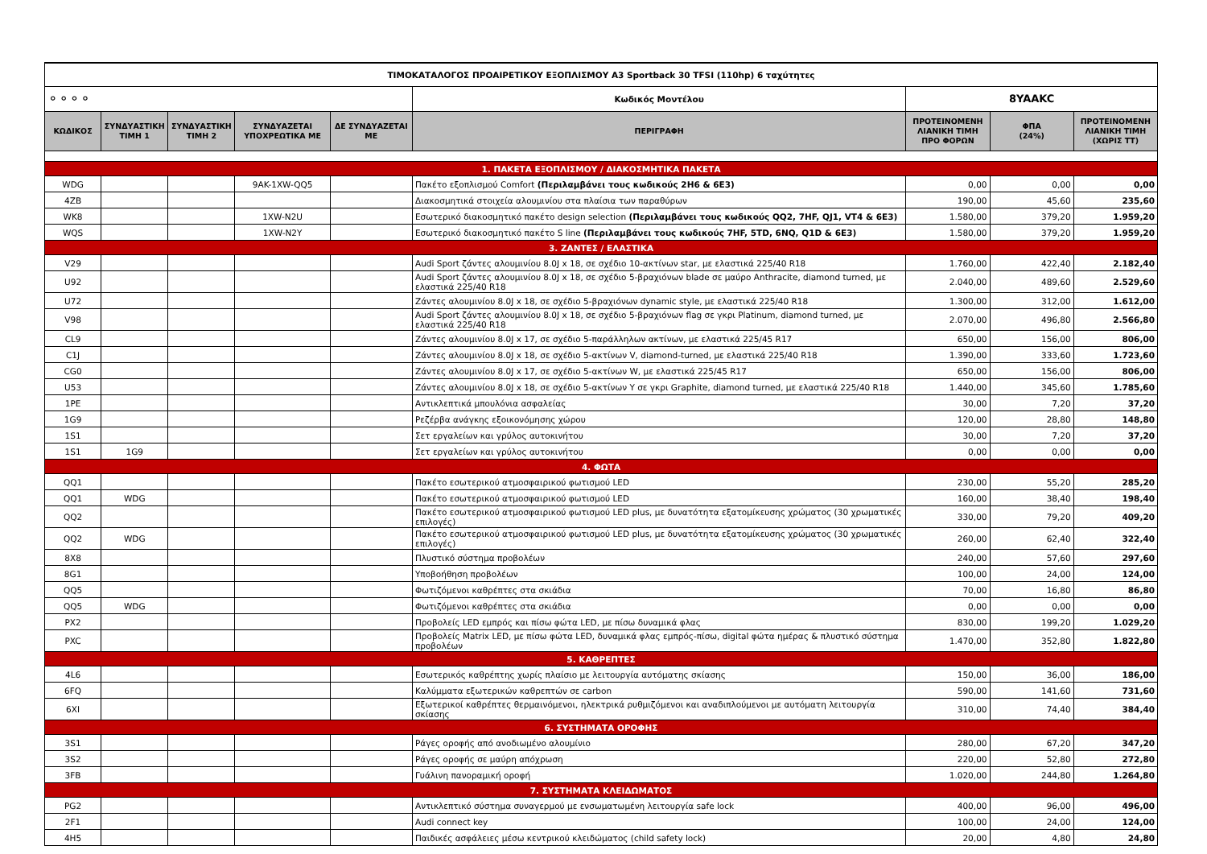| ΤΙΜΟΚΑΤΑΛΟΓΟΣ ΠΡΟΑΙΡΕΤΙΚΟΥ ΕΞΟΠΛΙΣΜΟΥ A3 Sportback 30 TFSI (110hp) 6 ταχύτητες | | | | | | | | |
| ⚬⚬⚬⚬ | | | | | Κωδικός Μοντέλου | 8YAAKC | | |
| ΚΩΔΙΚΟΣ | ΣΥΝΔΥΑΣΤΙΚΗ ΤΙΜΗ 1 | ΣΥΝΔΥΑΣΤΙΚΗ ΤΙΜΗ 2 | ΣΥΝΔΥΑΖΕΤΑΙ ΥΠΟΧΡΕΩΤΙΚΑ ΜΕ | ΔΕ ΣΥΝΔΥΑΖΕΤΑΙ ΜΕ | ΠΕΡΙΓΡΑΦΗ | ΠΡΟΤΕΙΝΟΜΕΝΗ ΛΙΑΝΙΚΗ ΤΙΜΗ ΠΡΟ ΦΟΡΩΝ | ΦΠΑ (24%) | ΠΡΟΤΕΙΝΟΜΕΝΗ ΛΙΑΝΙΚΗ ΤΙΜΗ (ΧΩΡΙΣ ΤΤ) |
| 1. ΠΑΚΕΤΑ ΕΞΟΠΛΙΣΜΟΥ / ΔΙΑΚΟΣΜΗΤΙΚΑ ΠΑΚΕΤΑ | | | | | | | | |
| WDG | | | 9AK-1XW-QQ5 | | Πακέτο εξοπλισμού Comfort (Περιλαμβάνει τους κωδικούς 2H6 & 6E3) | 0,00 | 0,00 | 0,00 |
| 4ZB | | | | | Διακοσμητικά στοιχεία αλουμινίου στα πλαίσια των παραθύρων | 190,00 | 45,60 | 235,60 |
| WK8 | | | 1XW-N2U | | Εσωτερικό διακοσμητικό πακέτο design selection (Περιλαμβάνει τους κωδικούς QQ2, 7HF, QJ1, VT4 & 6E3) | 1.580,00 | 379,20 | 1.959,20 |
| WQS | | | 1XW-N2Y | | Εσωτερικό διακοσμητικό πακέτο S line (Περιλαμβάνει τους κωδικούς 7HF, 5TD, 6NQ, Q1D & 6E3) | 1.580,00 | 379,20 | 1.959,20 |
| 3. ΖΑΝΤΕΣ / ΕΛΑΣΤΙΚΑ | | | | | | | | |
| V29 | | | | | Audi Sport ζάντες αλουμινίου 8.0J x 18, σε σχέδιο 10-ακτίνων star, με ελαστικά 225/40 R18 | 1.760,00 | 422,40 | 2.182,40 |
| U92 | | | | | Audi Sport ζάντες αλουμινίου 8.0J x 18, σε σχέδιο 5-βραχιόνων blade σε μαύρο Anthracite, diamond turned, με ελαστικά 225/40 R18 | 2.040,00 | 489,60 | 2.529,60 |
| U72 | | | | | Ζάντες αλουμινίου 8.0J x 18, σε σχέδιο 5-βραχιόνων dynamic style, με ελαστικά 225/40 R18 | 1.300,00 | 312,00 | 1.612,00 |
| V98 | | | | | Audi Sport ζάντες αλουμινίου 8.0J x 18, σε σχέδιο 5-βραχιόνων flag σε γκρι Platinum, diamond turned, με ελαστικά 225/40 R18 | 2.070,00 | 496,80 | 2.566,80 |
| CL9 | | | | | Ζάντες αλουμινίου 8.0J x 17, σε σχέδιο 5-παράλληλων ακτίνων, με ελαστικά 225/45 R17 | 650,00 | 156,00 | 806,00 |
| C1J | | | | | Ζάντες αλουμινίου 8.0J x 18, σε σχέδιο 5-ακτίνων V, diamond-turned, με ελαστικά 225/40 R18 | 1.390,00 | 333,60 | 1.723,60 |
| CG0 | | | | | Ζάντες αλουμινίου 8.0J x 17, σε σχέδιο 5-ακτίνων W, με ελαστικά 225/45 R17 | 650,00 | 156,00 | 806,00 |
| U53 | | | | | Ζάντες αλουμινίου 8.0J x 18, σε σχέδιο 5-ακτίνων Y σε γκρι Graphite, diamond turned, με ελαστικά 225/40 R18 | 1.440,00 | 345,60 | 1.785,60 |
| 1PE | | | | | Αντικλεπτικά μπουλόνια ασφαλείας | 30,00 | 7,20 | 37,20 |
| 1G9 | | | | | Ρεζέρβα ανάγκης εξοικονόμησης χώρου | 120,00 | 28,80 | 148,80 |
| 1S1 | | | | | Σετ εργαλείων και γρύλος αυτοκινήτου | 30,00 | 7,20 | 37,20 |
| 1S1 | 1G9 | | | | Σετ εργαλείων και γρύλος αυτοκινήτου | 0,00 | 0,00 | 0,00 |
| 4. ΦΩΤΑ | | | | | | | | |
| QQ1 | | | | | Πακέτο εσωτερικού ατμοσφαιρικού φωτισμού LED | 230,00 | 55,20 | 285,20 |
| QQ1 | WDG | | | | Πακέτο εσωτερικού ατμοσφαιρικού φωτισμού LED | 160,00 | 38,40 | 198,40 |
| QQ2 | | | | | Πακέτο εσωτερικού ατμοσφαιρικού φωτισμού LED plus, με δυνατότητα εξατομίκευσης χρώματος (30 χρωματικές επιλογές) | 330,00 | 79,20 | 409,20 |
| QQ2 | WDG | | | | Πακέτο εσωτερικού ατμοσφαιρικού φωτισμού LED plus, με δυνατότητα εξατομίκευσης χρώματος (30 χρωματικές επιλογές) | 260,00 | 62,40 | 322,40 |
| 8X8 | | | | | Πλυστικό σύστημα προβολέων | 240,00 | 57,60 | 297,60 |
| 8G1 | | | | | Υποβοήθηση προβολέων | 100,00 | 24,00 | 124,00 |
| QQ5 | | | | | Φωτιζόμενοι καθρέπτες στα σκιάδια | 70,00 | 16,80 | 86,80 |
| QQ5 | WDG | | | | Φωτιζόμενοι καθρέπτες στα σκιάδια | 0,00 | 0,00 | 0,00 |
| PX2 | | | | | Προβολείς LED εμπρός και πίσω φώτα LED, με πίσω δυναμικά φλας | 830,00 | 199,20 | 1.029,20 |
| PXC | | | | | Προβολείς Matrix LED, με πίσω φώτα LED, δυναμικά φλας εμπρός-πίσω, digital φώτα ημέρας & πλυστικό σύστημα προβολέων | 1.470,00 | 352,80 | 1.822,80 |
| 5. ΚΑΘΡΕΠΤΕΣ | | | | | | | | |
| 4L6 | | | | | Εσωτερικός καθρέπτης χωρίς πλαίσιο με λειτουργία αυτόματης σκίασης | 150,00 | 36,00 | 186,00 |
| 6FQ | | | | | Καλύμματα εξωτερικών καθρεπτών σε carbon | 590,00 | 141,60 | 731,60 |
| 6XI | | | | | Εξωτερικοί καθρέπτες θερμαινόμενοι, ηλεκτρικά ρυθμιζόμενοι και αναδιπλούμενοι με αυτόματη λειτουργία σκίασης | 310,00 | 74,40 | 384,40 |
| 6. ΣΥΣΤΗΜΑΤΑ ΟΡΟΦΗΣ | | | | | | | | |
| 3S1 | | | | | Ράγες οροφής από ανοδιωμένο αλουμίνιο | 280,00 | 67,20 | 347,20 |
| 3S2 | | | | | Ράγες οροφής σε μαύρη απόχρωση | 220,00 | 52,80 | 272,80 |
| 3FB | | | | | Γυάλινη πανοραμική οροφή | 1.020,00 | 244,80 | 1.264,80 |
| 7. ΣΥΣΤΗΜΑΤΑ ΚΛΕΙΔΩΜΑΤΟΣ | | | | | | | | |
| PG2 | | | | | Αντικλεπτικό σύστημα συναγερμού με ενσωματωμένη λειτουργία safe lock | 400,00 | 96,00 | 496,00 |
| 2F1 | | | | | Audi connect key | 100,00 | 24,00 | 124,00 |
| 4H5 | | | | | Παιδικές ασφάλειες μέσω κεντρικού κλειδώματος (child safety lock) | 20,00 | 4,80 | 24,80 |